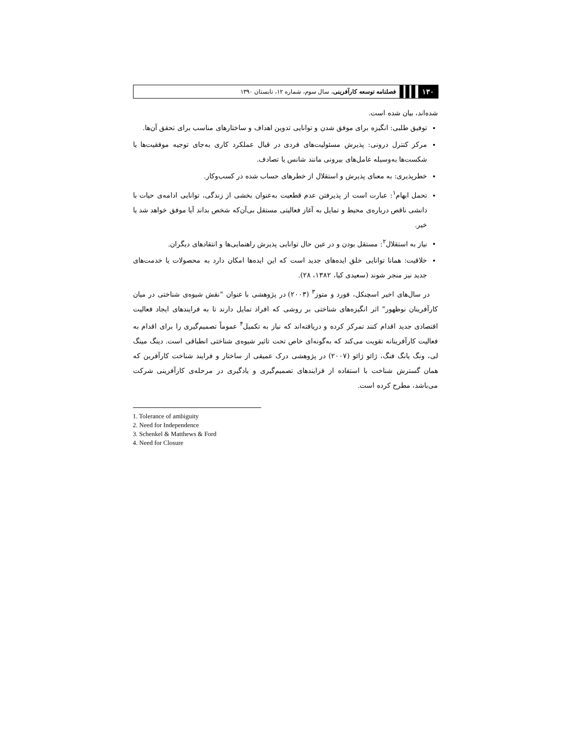۱۳۰ فصلنامه توسعه کارآفرینی، سال سوم، شماره ۱۲، تابستان ۱۳۹۰
شده‌اند، بیان شده است.
توفیق طلبی: انگیزه برای موفق شدن و توانایی تدوین اهداف و ساختارهای مناسب برای تحقق آن‌ها.
مرکز کنترل درونی: پذیرش مسئولیت‌های فردی در قبال عملکرد کاری به‌جای توجیه موفقیت‌ها یا شکست‌ها به‌وسیله عامل‌های بیرونی مانند شانس یا تصادف.
خطرپذیری: به معنای پذیرش و استقلال از خطرهای حساب شده در کسب‌وکار.
تحمل ابهام<sup>۱</sup>: عبارت است از پذیرفتن عدم قطعیت به‌عنوان بخشی از زندگی، توانایی ادامه‌ی حیات با دانشی ناقص درباره‌ی محیط و تمایل به آغاز فعالیتی مستقل بی‌آن‌که شخص بداند آیا موفق خواهد شد یا خیر.
نیاز به استقلال<sup>۲</sup>: مستقل بودن و در عین حال توانایی پذیرش راهنمایی‌ها و انتقادهای دیگران.
خلاقیت: همانا توانایی خلق ایده‌های جدید است که این ایده‌ها امکان دارد به محصولات یا خدمت‌های جدید نیز منجر شوند (سعیدی کیا، ۱۳۸۲، ۲۸).
در سال‌های اخیر اسچنکل، فورد و متوز<sup>۳</sup> (۲۰۰۳) در پژوهشی با عنوان "نقش شیوه‌ی شناختی در میان کارآفرینان نوظهور" اثر انگیزه‌های شناختی بر روشی که افراد تمایل دارند تا به فرایندهای ایجاد فعالیت اقتصادی جدید اقدام کنند تمرکز کرده و دریافته‌اند که نیاز به تکمیل<sup>۴</sup> عموماً تصمیم‌گیری را برای اقدام به فعالیت کارآفرینانه تقویت می‌کند که به‌گونه‌ای خاص تحت تاثیر شیوه‌ی شناختی انطباقی است. دینگ مینگ لی، ونگ یانگ فنگ، ژائو ژائو (۲۰۰۷) در پژوهشی درک عمیقی از ساختار و فرایند شناخت کارآفرین که همان گسترش شناخت با استفاده از فرایندهای تصمیم‌گیری و یادگیری در مرحله‌ی کارآفرینی شرکت می‌باشد، مطرح کرده است.
1. Tolerance of ambiguity
2. Need for Independence
3. Schenkel & Matthews & Ford
4. Need for Closure